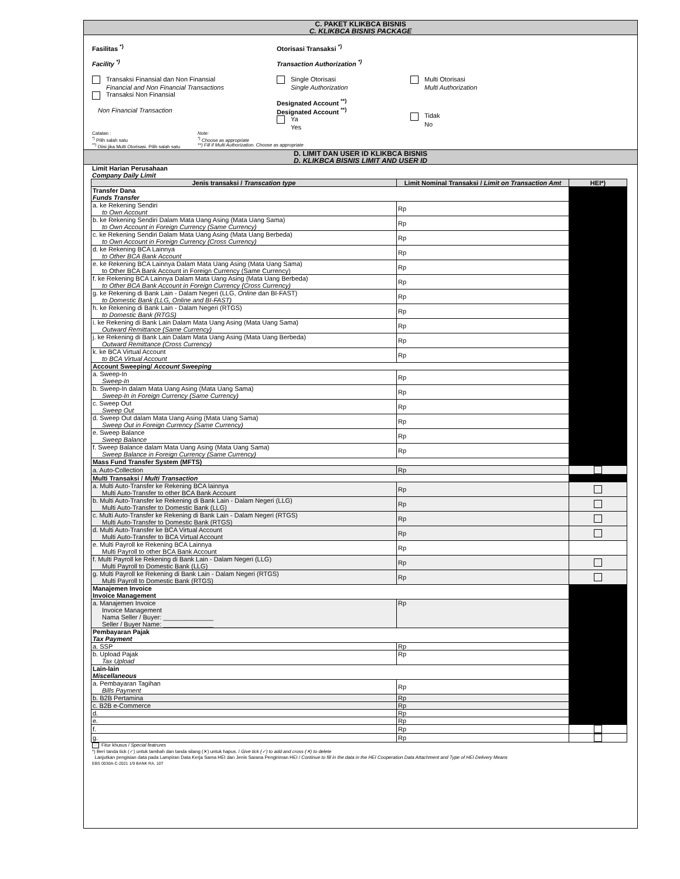C. PAKET KLIKBCA BISNIS
C. KLIKBCA BISNIS PACKAGE
Fasilitas <sup>*)</sup>
Facility <sup>*)</sup>
Otorisasi Transaksi <sup>*)</sup>
Transaction Authorization <sup>*)</sup>
Transaksi Finansial dan Non Finansial
Financial and Non Financial Transactions
Transaksi Non Finansial
Non Financial Transaction
Single Otorisasi
Single Authorization
Designated Account <sup>**)</sup>
Designated Account <sup>**)</sup>
Ya
Yes
Multi Otorisasi
Multi Authorization
Tidak
No
Catatan :
<sup>*)</sup> Pilih salah satu
<sup>**)</sup> Diisi jika Multi Otorisasi. Pilih salah satu
Note:
<sup>*)</sup> Choose as appropriate
**) Fill if Multi Authorization. Choose as appropriate
D. LIMIT DAN USER ID KLIKBCA BISNIS
D. KLIKBCA BISNIS LIMIT AND USER ID
Limit Harian Perusahaan
Company Daily Limit
| Jenis transaksi / Transcation type | Limit Nominal Transaksi / Limit on Transaction Amt | HEI*) |
| --- | --- | --- |
| Transfer Dana Funds Transfer | | |
| a. ke Rekening Sendiri to Own Account | Rp | |
| b. ke Rekening Sendiri Dalam Mata Uang Asing (Mata Uang Sama) to Own Account in Foreign Currency (Same Currency) | Rp | |
| c. ke Rekening Sendiri Dalam Mata Uang Asing (Mata Uang Berbeda) to Own Account in Foreign Currency (Cross Currency) | Rp | |
| d. ke Rekening BCA Lainnya to Other BCA Bank Account | Rp | |
| e. ke Rekening BCA Lainnya Dalam Mata Uang Asing (Mata Uang Sama) to Other BCA Bank Account in Foreign Currency (Same Currency) | Rp | |
| f. ke Rekening BCA Lainnya Dalam Mata Uang Asing (Mata Uang Berbeda) to Other BCA Bank Account in Foreign Currency (Cross Currency) | Rp | |
| g. ke Rekening di Bank Lain - Dalam Negeri (LLG, Online dan BI-FAST) to Domestic Bank (LLG, Online and BI-FAST) | Rp | |
| h. ke Rekening di Bank Lain - Dalam Negeri (RTGS) to Domestic Bank (RTGS) | Rp | |
| i. ke Rekening di Bank Lain Dalam Mata Uang Asing (Mata Uang Sama) Outward Remittance (Same Currency) | Rp | |
| j. ke Rekening di Bank Lain Dalam Mata Uang Asing (Mata Uang Berbeda) Outward Remittance (Cross Currency) | Rp | |
| k. ke BCA Virtual Account to BCA Virtual Account | Rp | |
| Account Sweeping/ Account Sweeping | | |
| a. Sweep-In Sweep-In | Rp | |
| b. Sweep-In dalam Mata Uang Asing (Mata Uang Sama) Sweep-In in Foreign Currency (Same Currency) | Rp | |
| c. Sweep Out Sweep Out | Rp | |
| d. Sweep Out dalam Mata Uang Asing (Mata Uang Sama) Sweep Out in Foreign Currency (Same Currency) | Rp | |
| e. Sweep Balance Sweep Balance | Rp | |
| f. Sweep Balance dalam Mata Uang Asing (Mata Uang Sama) Sweep Balance in Foreign Currency (Same Currency) | Rp | |
| Mass Fund Transfer System (MFTS) | | |
| a. Auto-Collection | Rp | |
| Multi Transaksi / Multi Transaction | | |
| a. Multi Auto-Transfer ke Rekening BCA lainnya Multi Auto-Transfer to other BCA Bank Account | Rp | |
| b. Multi Auto-Transfer ke Rekening di Bank Lain - Dalam Negeri (LLG) Multi Auto-Transfer to Domestic Bank (LLG) | Rp | |
| c. Multi Auto-Transfer ke Rekening di Bank Lain - Dalam Negeri (RTGS) Multi Auto-Transfer to Domestic Bank (RTGS) | Rp | |
| d. Multi Auto-Transfer ke BCA Virtual Account Multi Auto-Transfer to BCA Virtual Account | Rp | |
| e. Multi Payroll ke Rekening BCA Lainnya Multi Payroll to other BCA Bank Account | Rp | |
| f. Multi Payroll ke Rekening di Bank Lain - Dalam Negeri (LLG) Multi Payroll to Domestic Bank (LLG) | Rp | |
| g. Multi Payroll ke Rekening di Bank Lain - Dalam Negeri (RTGS) Multi Payroll to Domestic Bank (RTGS) | Rp | |
| Manajemen Invoice Invoice Management | | |
| a. Manajemen Invoice Invoice Management Nama Seller / Buyer: ______________ Seller / Buyer Name: ______________ | Rp | |
| Pembayaran Pajak Tax Payment | | |
| a. SSP | Rp | |
| b. Upload Pajak Tax Upload | Rp | |
| Lain-lain Miscellaneous | | |
| a. Pembayaran Tagihan Bills Payment | Rp | |
| b. B2B Pertamina | Rp | |
| c. B2B e-Commerce | Rp | |
| d. | Rp | |
| e. | Rp | |
| f. | Rp | |
| g. | Rp | |
Fitur khusus / Special featrures
*) Beri tanda tick (✓) untuk tambah dan tanda silang (✕) untuk hapus. / Give tick (✓) to add and cross (✕) to delete
Lanjutkan pengisian data pada Lampiran Data Kerja Sama HEI dan Jenis Sarana Pengiriman HEI / Continue to fill in the data in the HEI Cooperation Data Attachment and Type of HEI Delivery Means
EBS 0030A-C-2021 1/9 BANK RA. 10T